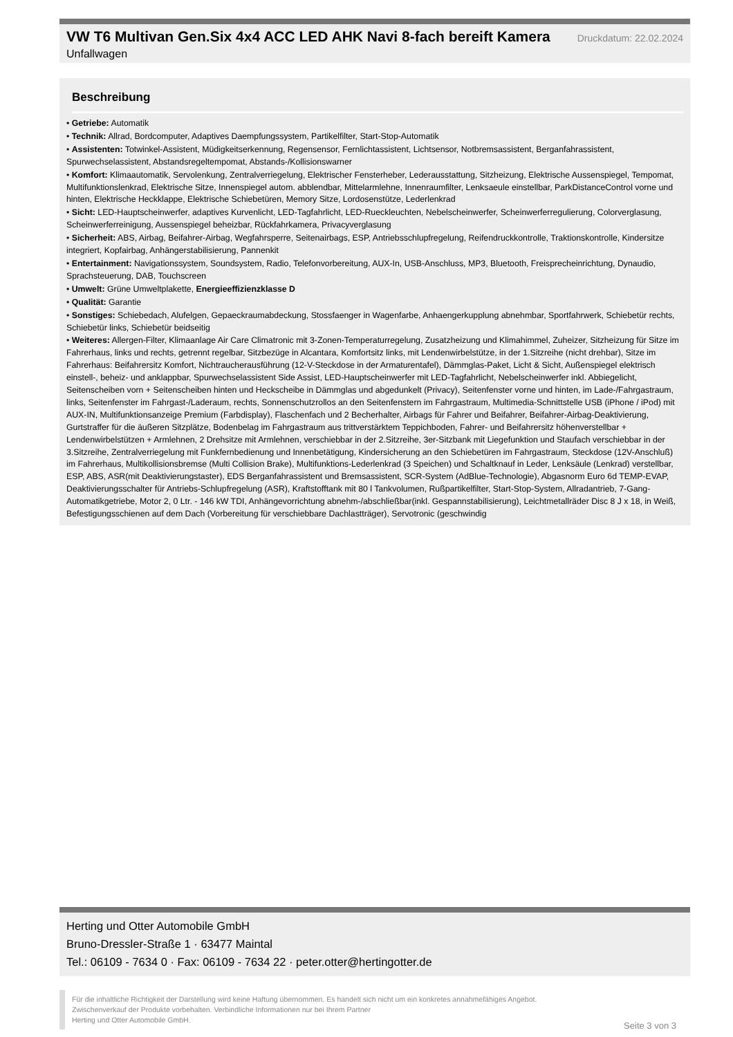VW T6 Multivan Gen.Six 4x4 ACC LED AHK Navi 8-fach bereift Kamera
Druckdatum: 22.02.2024
Unfallwagen
Beschreibung
• Getriebe: Automatik
• Technik: Allrad, Bordcomputer, Adaptives Daempfungssystem, Partikelfilter, Start-Stop-Automatik
• Assistenten: Totwinkel-Assistent, Müdigkeitserkennung, Regensensor, Fernlichtassistent, Lichtsensor, Notbremsassistent, Berganfahrassistent, Spurwechselassistent, Abstandsregeltempomat, Abstands-/Kollisionswarner
• Komfort: Klimaautomatik, Servolenkung, Zentralverriegelung, Elektrischer Fensterheber, Lederausstattung, Sitzheizung, Elektrische Aussenspiegel, Tempomat, Multifunktionslenkrad, Elektrische Sitze, Innenspiegel autom. abblendbar, Mittelarmlehne, Innenraumfilter, Lenksaeule einstellbar, ParkDistanceControl vorne und hinten, Elektrische Heckklappe, Elektrische Schiebetüren, Memory Sitze, Lordosenstütze, Lederlenkrad
• Sicht: LED-Hauptscheinwerfer, adaptives Kurvenlicht, LED-Tagfahrlicht, LED-Rueckleuchten, Nebelscheinwerfer, Scheinwerferregulierung, Colorverglasung, Scheinwerferreinigung, Aussenspiegel beheizbar, Rückfahrkamera, Privacyverglasung
• Sicherheit: ABS, Airbag, Beifahrer-Airbag, Wegfahrsperre, Seitenairbags, ESP, Antriebsschlupfregelung, Reifendruckkontrolle, Traktionskontrolle, Kindersitze integriert, Kopfairbag, Anhängerstabilisierung, Pannenkit
• Entertainment: Navigationssystem, Soundsystem, Radio, Telefonvorbereitung, AUX-In, USB-Anschluss, MP3, Bluetooth, Freisprecheinrichtung, Dynaudio, Sprachsteuerung, DAB, Touchscreen
• Umwelt: Grüne Umweltplakette, Energieeffizienzklasse D
• Qualität: Garantie
• Sonstiges: Schiebedach, Alufelgen, Gepaeckraumabdeckung, Stossfaenger in Wagenfarbe, Anhaengerkupplung abnehmbar, Sportfahrwerk, Schiebetür rechts, Schiebetür links, Schiebetür beidseitig
• Weiteres: Allergen-Filter, Klimaanlage Air Care Climatronic mit 3-Zonen-Temperaturregelung, Zusatzheizung und Klimahimmel, Zuheizer, Sitzheizung für Sitze im Fahrerhaus, links und rechts, getrennt regelbar, Sitzbezüge in Alcantara, Komfortsitz links, mit Lendenwirbelstütze, in der 1.Sitzreihe (nicht drehbar), Sitze im Fahrerhaus: Beifahrersitz Komfort, Nichtraucherausführung (12-V-Steckdose in der Armaturentafel), Dämmglas-Paket, Licht & Sicht, Außenspiegel elektrisch einstell-, beheiz- und anklappbar, Spurwechselassistent Side Assist, LED-Hauptscheinwerfer mit LED-Tagfahrlicht, Nebelscheinwerfer inkl. Abbiegelicht, Seitenscheiben vorn + Seitenscheiben hinten und Heckscheibe in Dämmglas und abgedunkelt (Privacy), Seitenfenster vorne und hinten, im Lade-/Fahrgastraum, links, Seitenfenster im Fahrgast-/Laderaum, rechts, Sonnenschutzrollos an den Seitenfenstern im Fahrgastraum, Multimedia-Schnittstelle USB (iPhone / iPod) mit AUX-IN, Multifunktionsanzeige Premium (Farbdisplay), Flaschenfach und 2 Becherhalter, Airbags für Fahrer und Beifahrer, Beifahrer-Airbag-Deaktivierung, Gurtstraffer für die äußeren Sitzplätze, Bodenbelag im Fahrgastraum aus trittverstärktem Teppichboden, Fahrer- und Beifahrersitz höhenverstellbar + Lendenwirbelstützen + Armlehnen, 2 Drehsitze mit Armlehnen, verschiebbar in der 2.Sitzreihe, 3er-Sitzbank mit Liegefunktion und Staufach verschiebbar in der 3.Sitzreihe, Zentralverriegelung mit Funkfernbedienung und Innenbetätigung, Kindersicherung an den Schiebetüren im Fahrgastraum, Steckdose (12V-Anschluß) im Fahrerhaus, Multikollisionsbremse (Multi Collision Brake), Multifunktions-Lederlenkrad (3 Speichen) und Schaltknauf in Leder, Lenksäule (Lenkrad) verstellbar, ESP, ABS, ASR(mit Deaktivierungstaster), EDS Berganfahrassistent und Bremsassistent, SCR-System (AdBlue-Technologie), Abgasnorm Euro 6d TEMP-EVAP, Deaktivierungsschalter für Antriebs-Schlupfregelung (ASR), Kraftstofftank mit 80 l Tankvolumen, Rußpartikelfilter, Start-Stop-System, Allradantrieb, 7-Gang-Automatikgetriebe, Motor 2, 0 Ltr. - 146 kW TDI, Anhängevorrichtung abnehm-/abschließbar(inkl. Gespannstabilisierung), Leichtmetallräder Disc 8 J x 18, in Weiß, Befestigungsschienen auf dem Dach (Vorbereitung für verschiebbare Dachlastträger), Servotronic (geschwindig
Herting und Otter Automobile GmbH
Bruno-Dressler-Straße 1 · 63477 Maintal
Tel.: 06109 - 7634 0 · Fax: 06109 - 7634 22 · peter.otter@hertingotter.de
Für die inhaltliche Richtigkeit der Darstellung wird keine Haftung übernommen. Es handelt sich nicht um ein konkretes annahmefähiges Angebot.
Zwischenverkauf der Produkte vorbehalten. Verbindliche Informationen nur bei Ihrem Partner
Herting und Otter Automobile GmbH.
Seite 3 von 3